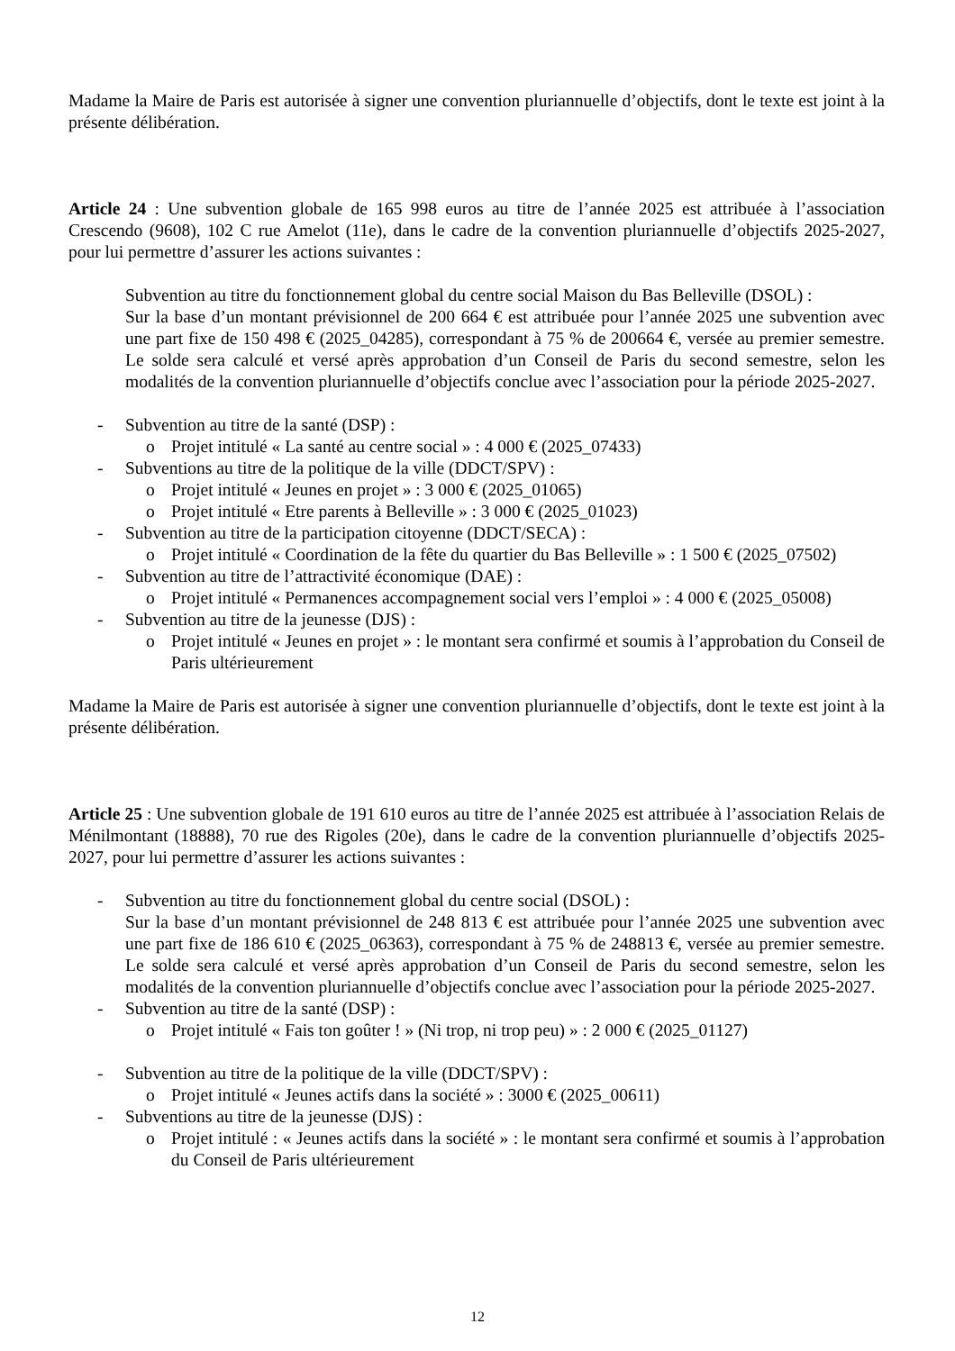Madame la Maire de Paris est autorisée à signer une convention pluriannuelle d’objectifs, dont le texte est joint à la présente délibération.
Article 24 : Une subvention globale de 165 998 euros au titre de l’année 2025 est attribuée à l’association Crescendo (9608), 102 C rue Amelot (11e), dans le cadre de la convention pluriannuelle d’objectifs 2025-2027, pour lui permettre d’assurer les actions suivantes :
Subvention au titre du fonctionnement global du centre social Maison du Bas Belleville (DSOL) :
Sur la base d’un montant prévisionnel de 200 664 € est attribuée pour l’année 2025 une subvention avec une part fixe de 150 498 € (2025_04285), correspondant à 75 % de 200664 €, versée au premier semestre. Le solde sera calculé et versé après approbation d’un Conseil de Paris du second semestre, selon les modalités de la convention pluriannuelle d’objectifs conclue avec l’association pour la période 2025-2027.
- Subvention au titre de la santé (DSP) :
o Projet intitulé « La santé au centre social » : 4 000 € (2025_07433)
- Subventions au titre de la politique de la ville (DDCT/SPV) :
o Projet intitulé « Jeunes en projet » : 3 000 € (2025_01065)
o Projet intitulé « Etre parents à Belleville » : 3 000 € (2025_01023)
- Subvention au titre de la participation citoyenne (DDCT/SECA) :
o Projet intitulé « Coordination de la fête du quartier du Bas Belleville » : 1 500 € (2025_07502)
- Subvention au titre de l’attractivité économique (DAE) :
o Projet intitulé « Permanences accompagnement social vers l’emploi » : 4 000 € (2025_05008)
- Subvention au titre de la jeunesse (DJS) :
o Projet intitulé « Jeunes en projet » : le montant sera confirmé et soumis à l’approbation du Conseil de Paris ultérieurement
Madame la Maire de Paris est autorisée à signer une convention pluriannuelle d’objectifs, dont le texte est joint à la présente délibération.
Article 25 : Une subvention globale de 191 610 euros au titre de l’année 2025 est attribuée à l’association Relais de Ménilmontant (18888), 70 rue des Rigoles (20e), dans le cadre de la convention pluriannuelle d’objectifs 2025-2027, pour lui permettre d’assurer les actions suivantes :
- Subvention au titre du fonctionnement global du centre social (DSOL) :
Sur la base d’un montant prévisionnel de 248 813 € est attribuée pour l’année 2025 une subvention avec une part fixe de 186 610 € (2025_06363), correspondant à 75 % de 248813 €, versée au premier semestre. Le solde sera calculé et versé après approbation d’un Conseil de Paris du second semestre, selon les modalités de la convention pluriannuelle d’objectifs conclue avec l’association pour la période 2025-2027.
- Subvention au titre de la santé (DSP) :
o Projet intitulé « Fais ton goûter ! » (Ni trop, ni trop peu) » : 2 000 € (2025_01127)
- Subvention au titre de la politique de la ville (DDCT/SPV) :
o Projet intitulé « Jeunes actifs dans la société » : 3000 € (2025_00611)
- Subventions au titre de la jeunesse (DJS) :
o Projet intitulé : « Jeunes actifs dans la société » : le montant sera confirmé et soumis à l’approbation du Conseil de Paris ultérieurement
12